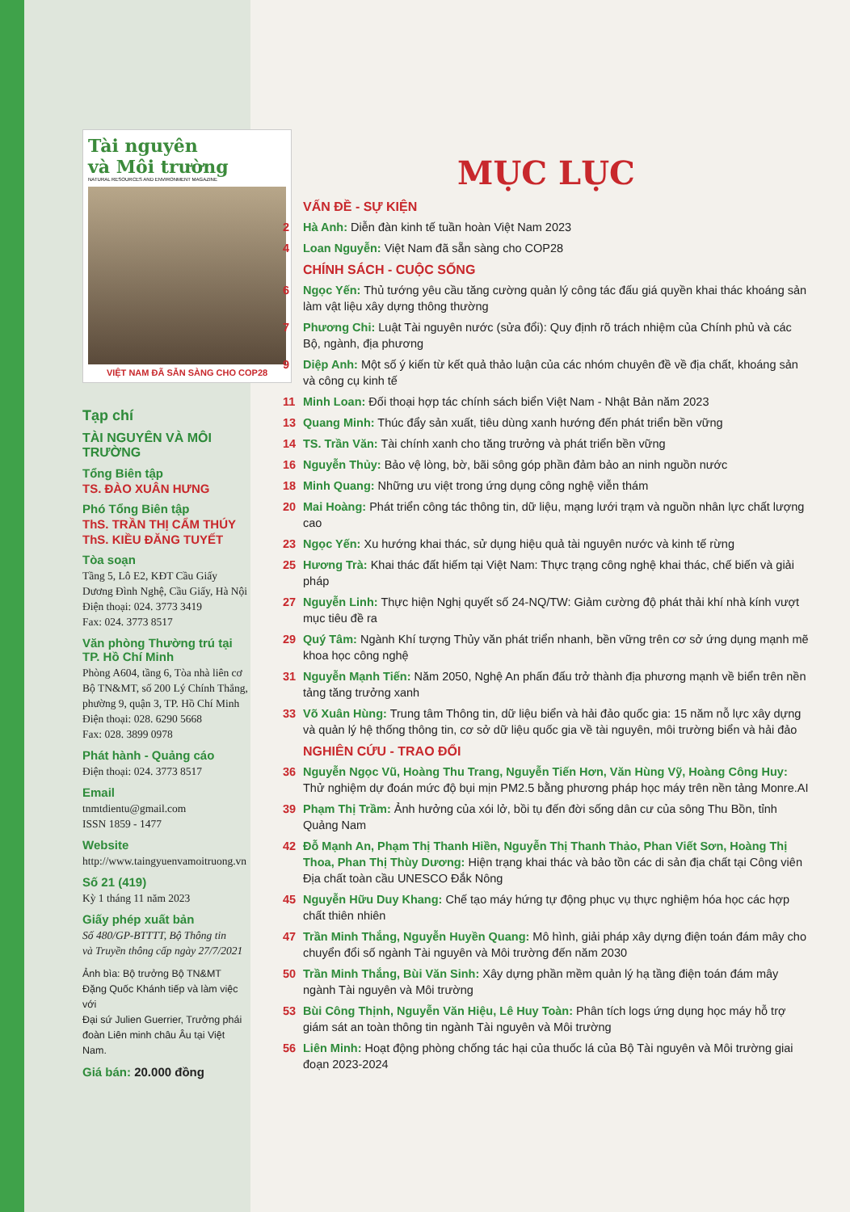Tài nguyên
và Môi trường
NATURAL RESOURCES AND ENVIRONMENT MAGAZINE
VIỆT NAM ĐÃ SẴN SÀNG CHO COP28
Tạp chí
TÀI NGUYÊN VÀ MÔI TRƯỜNG
Tổng Biên tập
TS. ĐÀO XUÂN HƯNG
Phó Tổng Biên tập
ThS. TRẦN THỊ CẨM THÚY
ThS. KIỀU ĐĂNG TUYẾT
Tòa soạn
Tầng 5, Lô E2, KĐT Cầu Giấy
Dương Đình Nghệ, Cầu Giấy, Hà Nội
Điện thoại: 024. 3773 3419
Fax: 024. 3773 8517
Văn phòng Thường trú tại TP. Hồ Chí Minh
Phòng A604, tầng 6, Tòa nhà liên cơ
Bộ TN&MT, số 200 Lý Chính Thắng,
phường 9, quận 3, TP. Hồ Chí Minh
Điện thoại: 028. 6290 5668
Fax: 028. 3899 0978
Phát hành - Quảng cáo
Điện thoại: 024. 3773 8517
Email
tnmtdientu@gmail.com
ISSN 1859 - 1477
Website
http://www.taingyuenvamoitruong.vn
Số 21 (419)
Kỳ 1 tháng 11 năm 2023
Giấy phép xuất bản
Số 480/GP-BTTTT, Bộ Thông tin
và Truyền thông cấp ngày 27/7/2021
Ảnh bìa: Bộ trưởng Bộ TN&MT
Đặng Quốc Khánh tiếp và làm việc với
Đại sứ Julien Guerrier, Trưởng phái
đoàn Liên minh châu Âu tại Việt Nam.
Giá bán: 20.000 đồng
MỤC LỤC
VẤN ĐỀ - SỰ KIỆN
2 Hà Anh: Diễn đàn kinh tế tuần hoàn Việt Nam 2023
4 Loan Nguyễn: Việt Nam đã sẵn sàng cho COP28
CHÍNH SÁCH - CUỘC SỐNG
6 Ngọc Yến: Thủ tướng yêu cầu tăng cường quản lý công tác đấu giá quyền khai thác khoáng sản làm vật liệu xây dựng thông thường
7 Phương Chi: Luật Tài nguyên nước (sửa đổi): Quy định rõ trách nhiệm của Chính phủ và các Bộ, ngành, địa phương
9 Diệp Anh: Một số ý kiến từ kết quả thảo luận của các nhóm chuyên đề về địa chất, khoáng sản và công cụ kinh tế
11 Minh Loan: Đối thoại hợp tác chính sách biển Việt Nam - Nhật Bản năm 2023
13 Quang Minh: Thúc đẩy sản xuất, tiêu dùng xanh hướng đến phát triển bền vững
14 TS. Trần Văn: Tài chính xanh cho tăng trưởng và phát triển bền vững
16 Nguyễn Thủy: Bảo vệ lòng, bờ, bãi sông góp phần đảm bảo an ninh nguồn nước
18 Minh Quang: Những ưu việt trong ứng dụng công nghệ viễn thám
20 Mai Hoàng: Phát triển công tác thông tin, dữ liệu, mạng lưới trạm và nguồn nhân lực chất lượng cao
23 Ngọc Yến: Xu hướng khai thác, sử dụng hiệu quả tài nguyên nước và kinh tế rừng
25 Hương Trà: Khai thác đất hiếm tại Việt Nam: Thực trạng công nghệ khai thác, chế biến và giải pháp
27 Nguyễn Linh: Thực hiện Nghị quyết số 24-NQ/TW: Giảm cường độ phát thải khí nhà kính vượt mục tiêu đề ra
29 Quý Tâm: Ngành Khí tượng Thủy văn phát triển nhanh, bền vững trên cơ sở ứng dụng mạnh mẽ khoa học công nghệ
31 Nguyễn Mạnh Tiến: Năm 2050, Nghệ An phấn đấu trở thành địa phương mạnh về biển trên nền tảng tăng trưởng xanh
33 Võ Xuân Hùng: Trung tâm Thông tin, dữ liệu biển và hải đảo quốc gia: 15 năm nỗ lực xây dựng và quản lý hệ thống thông tin, cơ sở dữ liệu quốc gia về tài nguyên, môi trường biển và hải đảo
NGHIÊN CỨU - TRAO ĐỔI
36 Nguyễn Ngọc Vũ, Hoàng Thu Trang, Nguyễn Tiến Hơn, Văn Hùng Vỹ, Hoàng Công Huy: Thử nghiệm dự đoán mức độ bụi mịn PM2.5 bằng phương pháp học máy trên nền tảng Monre.AI
39 Phạm Thị Trầm: Ảnh hưởng của xói lở, bồi tụ đến đời sống dân cư của sông Thu Bồn, tỉnh Quảng Nam
42 Đỗ Mạnh An, Phạm Thị Thanh Hiền, Nguyễn Thị Thanh Thảo, Phan Viết Sơn, Hoàng Thị Thoa, Phan Thị Thùy Dương: Hiện trạng khai thác và bảo tồn các di sản địa chất tại Công viên Địa chất toàn cầu UNESCO Đắk Nông
45 Nguyễn Hữu Duy Khang: Chế tạo máy hứng tự động phục vụ thực nghiệm hóa học các hợp chất thiên nhiên
47 Trần Minh Thắng, Nguyễn Huyền Quang: Mô hình, giải pháp xây dựng điện toán đám mây cho chuyển đổi số ngành Tài nguyên và Môi trường đến năm 2030
50 Trần Minh Thắng, Bùi Văn Sinh: Xây dựng phần mềm quản lý hạ tầng điện toán đám mây ngành Tài nguyên và Môi trường
53 Bùi Công Thịnh, Nguyễn Văn Hiệu, Lê Huy Toàn: Phân tích logs ứng dụng học máy hỗ trợ giám sát an toàn thông tin ngành Tài nguyên và Môi trường
56 Liên Minh: Hoạt động phòng chống tác hại của thuốc lá của Bộ Tài nguyên và Môi trường giai đoạn 2023-2024